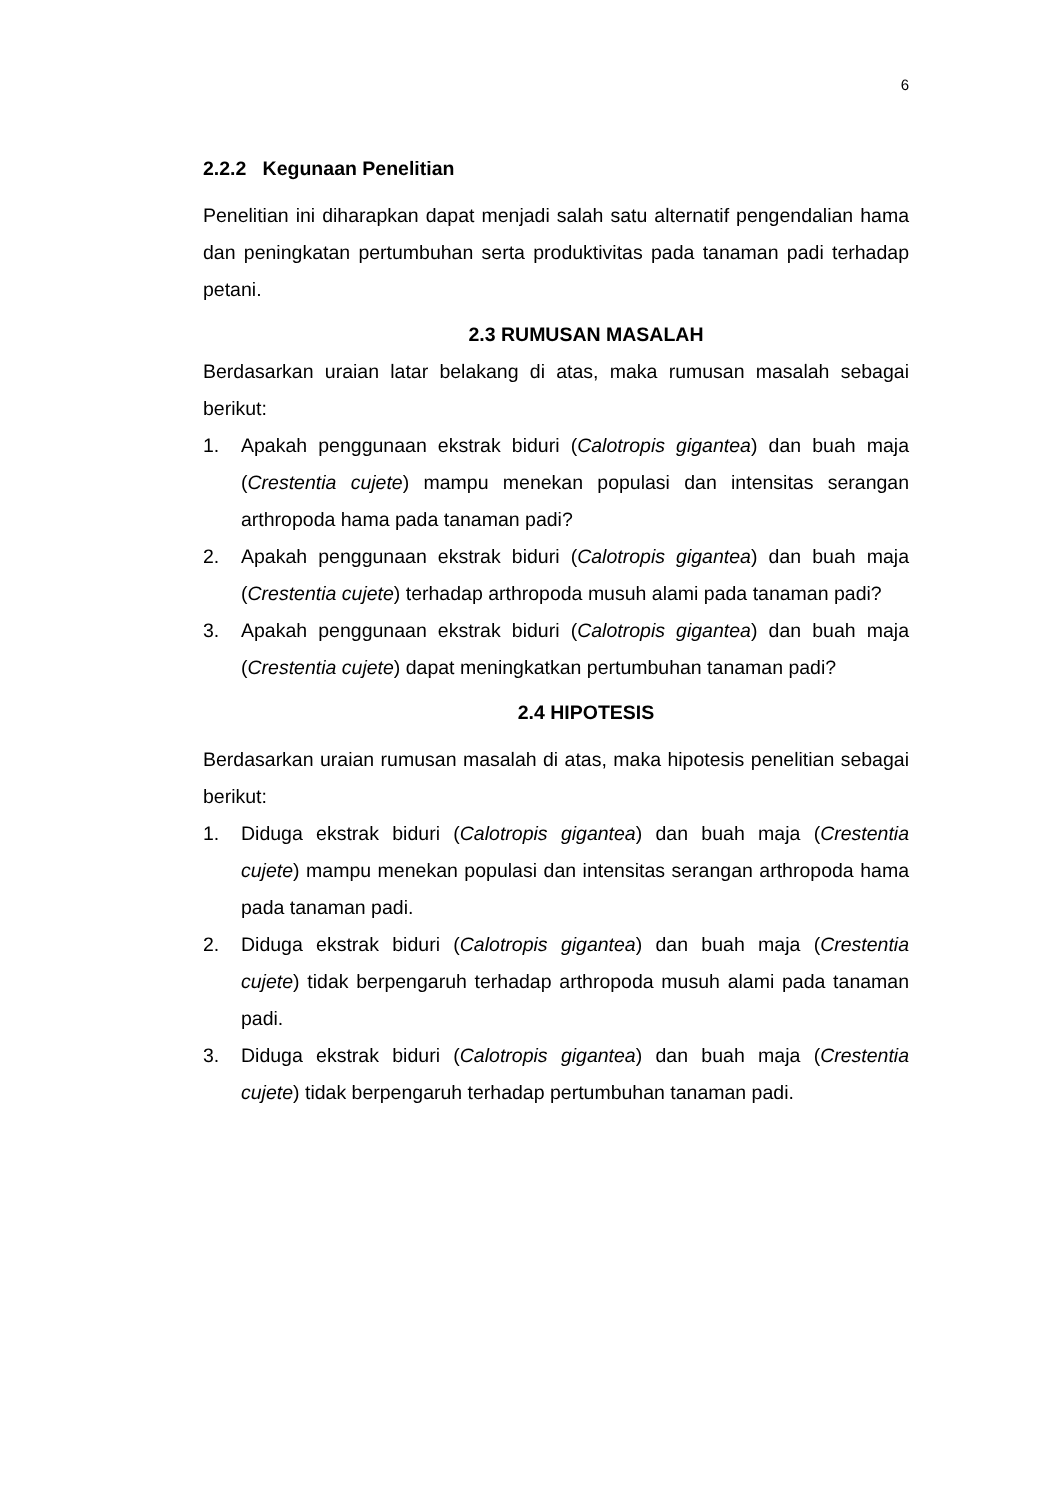6
2.2.2 Kegunaan Penelitian
Penelitian ini diharapkan dapat menjadi salah satu alternatif pengendalian hama dan peningkatan pertumbuhan serta produktivitas pada tanaman padi terhadap petani.
2.3 RUMUSAN MASALAH
Berdasarkan uraian latar belakang di atas, maka rumusan masalah sebagai berikut:
1. Apakah penggunaan ekstrak biduri (Calotropis gigantea) dan buah maja (Crestentia cujete) mampu menekan populasi dan intensitas serangan arthropoda hama pada tanaman padi?
2. Apakah penggunaan ekstrak biduri (Calotropis gigantea) dan buah maja (Crestentia cujete) terhadap arthropoda musuh alami pada tanaman padi?
3. Apakah penggunaan ekstrak biduri (Calotropis gigantea) dan buah maja (Crestentia cujete) dapat meningkatkan pertumbuhan tanaman padi?
2.4 HIPOTESIS
Berdasarkan uraian rumusan masalah di atas, maka hipotesis penelitian sebagai berikut:
1. Diduga ekstrak biduri (Calotropis gigantea) dan buah maja (Crestentia cujete) mampu menekan populasi dan intensitas serangan arthropoda hama pada tanaman padi.
2. Diduga ekstrak biduri (Calotropis gigantea) dan buah maja (Crestentia cujete) tidak berpengaruh terhadap arthropoda musuh alami pada tanaman padi.
3. Diduga ekstrak biduri (Calotropis gigantea) dan buah maja (Crestentia cujete) tidak berpengaruh terhadap pertumbuhan tanaman padi.